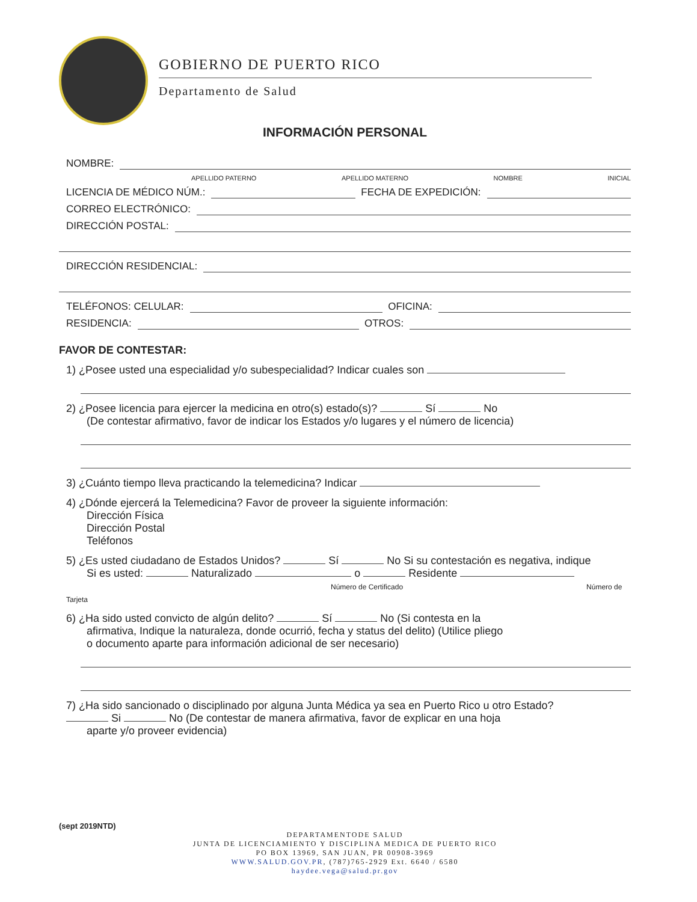GOBIERNO DE PUERTO RICO
Departamento de Salud
INFORMACIÓN PERSONAL
NOMBRE:
APELLIDO PATERNO APELLIDO MATERNO NOMBRE INICIAL
LICENCIA DE MÉDICO NÚM.: FECHA DE EXPEDICIÓN:
CORREO ELECTRÓNICO:
DIRECCIÓN POSTAL:
DIRECCIÓN RESIDENCIAL:
TELÉFONOS: CELULAR: OFICINA:
RESIDENCIA: OTROS:
FAVOR DE CONTESTAR:
1) ¿Posee usted una especialidad y/o subespecialidad? Indicar cuales son
2) ¿Posee licencia para ejercer la medicina en otro(s) estado(s)? Sí No
(De contestar afirmativo, favor de indicar los Estados y/o lugares y el número de licencia)
3) ¿Cuánto tiempo lleva practicando la telemedicina? Indicar
4) ¿Dónde ejercerá la Telemedicina? Favor de proveer la siguiente información:
Dirección Física
Dirección Postal
Teléfonos
5) ¿Es usted ciudadano de Estados Unidos? Sí No Si su contestación es negativa, indique
Si es usted: Naturalizado o Residente
Número de Certificado Número de Tarjeta
6) ¿Ha sido usted convicto de algún delito? Sí No (Si contesta en la
afirmativa, Indique la naturaleza, donde ocurrió, fecha y status del delito) (Utilice pliego
o documento aparte para información adicional de ser necesario)
7) ¿Ha sido sancionado o disciplinado por alguna Junta Médica ya sea en Puerto Rico u otro Estado?
Si No (De contestar de manera afirmativa, favor de explicar en una hoja
aparte y/o proveer evidencia)
(sept 2019NTD)
DEPARTAMENTODE SALUD
JUNTA DE LICENCIAMIENTO Y DISCIPLINA MEDICA DE PUERTO RICO
PO BOX 13969, SAN JUAN, PR 00908-3969
WWW.SALUD.GOV.PR, (787)765-2929 Ext. 6640 / 6580
haydee.vega@salud.pr.gov